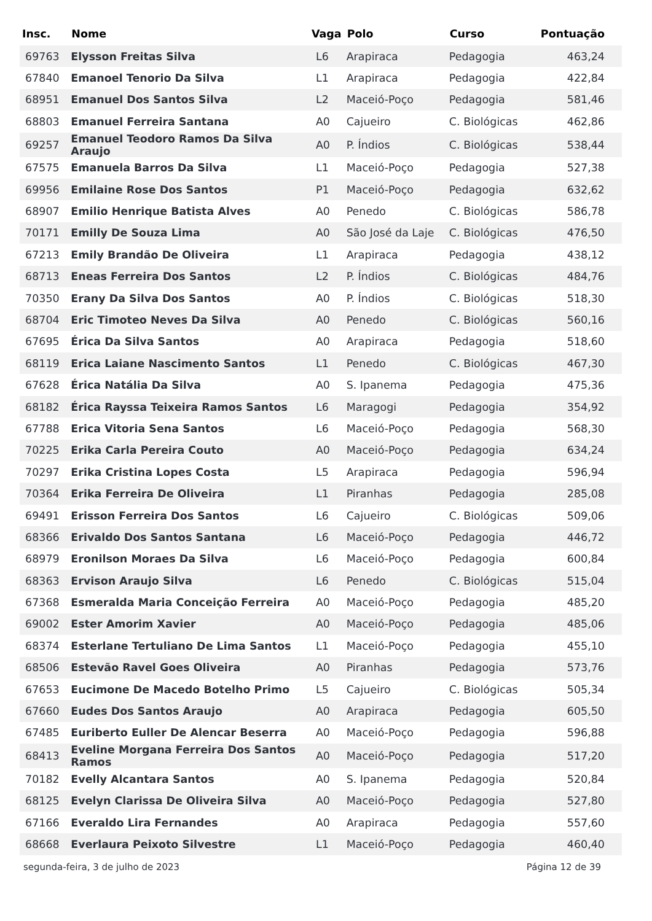| Insc. | Nome | Vaga | Polo | Curso | Pontuação |
| --- | --- | --- | --- | --- | --- |
| 69763 | Elysson Freitas Silva | L6 | Arapiraca | Pedagogia | 463,24 |
| 67840 | Emanoel Tenorio Da Silva | L1 | Arapiraca | Pedagogia | 422,84 |
| 68951 | Emanuel Dos Santos Silva | L2 | Maceió-Poço | Pedagogia | 581,46 |
| 68803 | Emanuel Ferreira Santana | A0 | Cajueiro | C. Biológicas | 462,86 |
| 69257 | Emanuel Teodoro Ramos Da Silva Araujo | A0 | P. Índios | C. Biológicas | 538,44 |
| 67575 | Emanuela Barros Da Silva | L1 | Maceió-Poço | Pedagogia | 527,38 |
| 69956 | Emilaine Rose Dos Santos | P1 | Maceió-Poço | Pedagogia | 632,62 |
| 68907 | Emilio Henrique Batista Alves | A0 | Penedo | C. Biológicas | 586,78 |
| 70171 | Emilly De Souza Lima | A0 | São José da Laje | C. Biológicas | 476,50 |
| 67213 | Emily Brandão De Oliveira | L1 | Arapiraca | Pedagogia | 438,12 |
| 68713 | Eneas Ferreira Dos Santos | L2 | P. Índios | C. Biológicas | 484,76 |
| 70350 | Erany Da Silva Dos Santos | A0 | P. Índios | C. Biológicas | 518,30 |
| 68704 | Eric Timoteo Neves Da Silva | A0 | Penedo | C. Biológicas | 560,16 |
| 67695 | Érica Da Silva Santos | A0 | Arapiraca | Pedagogia | 518,60 |
| 68119 | Erica Laiane Nascimento Santos | L1 | Penedo | C. Biológicas | 467,30 |
| 67628 | Érica Natália Da Silva | A0 | S. Ipanema | Pedagogia | 475,36 |
| 68182 | Érica Rayssa Teixeira Ramos Santos | L6 | Maragogi | Pedagogia | 354,92 |
| 67788 | Erica Vitoria Sena Santos | L6 | Maceió-Poço | Pedagogia | 568,30 |
| 70225 | Erika Carla Pereira Couto | A0 | Maceió-Poço | Pedagogia | 634,24 |
| 70297 | Erika Cristina Lopes Costa | L5 | Arapiraca | Pedagogia | 596,94 |
| 70364 | Erika Ferreira De Oliveira | L1 | Piranhas | Pedagogia | 285,08 |
| 69491 | Erisson Ferreira Dos Santos | L6 | Cajueiro | C. Biológicas | 509,06 |
| 68366 | Erivaldo Dos Santos Santana | L6 | Maceió-Poço | Pedagogia | 446,72 |
| 68979 | Eronilson Moraes Da Silva | L6 | Maceió-Poço | Pedagogia | 600,84 |
| 68363 | Ervison Araujo Silva | L6 | Penedo | C. Biológicas | 515,04 |
| 67368 | Esmeralda Maria Conceição Ferreira | A0 | Maceió-Poço | Pedagogia | 485,20 |
| 69002 | Ester Amorim Xavier | A0 | Maceió-Poço | Pedagogia | 485,06 |
| 68374 | Esterlane Tertuliano De Lima Santos | L1 | Maceió-Poço | Pedagogia | 455,10 |
| 68506 | Estevão Ravel Goes Oliveira | A0 | Piranhas | Pedagogia | 573,76 |
| 67653 | Eucimone De Macedo Botelho Primo | L5 | Cajueiro | C. Biológicas | 505,34 |
| 67660 | Eudes Dos Santos Araujo | A0 | Arapiraca | Pedagogia | 605,50 |
| 67485 | Euriberto Euller De Alencar Beserra | A0 | Maceió-Poço | Pedagogia | 596,88 |
| 68413 | Eveline Morgana Ferreira Dos Santos Ramos | A0 | Maceió-Poço | Pedagogia | 517,20 |
| 70182 | Evelly Alcantara Santos | A0 | S. Ipanema | Pedagogia | 520,84 |
| 68125 | Evelyn Clarissa De Oliveira Silva | A0 | Maceió-Poço | Pedagogia | 527,80 |
| 67166 | Everaldo Lira Fernandes | A0 | Arapiraca | Pedagogia | 557,60 |
| 68668 | Everlaura Peixoto Silvestre | L1 | Maceió-Poço | Pedagogia | 460,40 |
segunda-feira, 3 de julho de 2023 Página 12 de 39